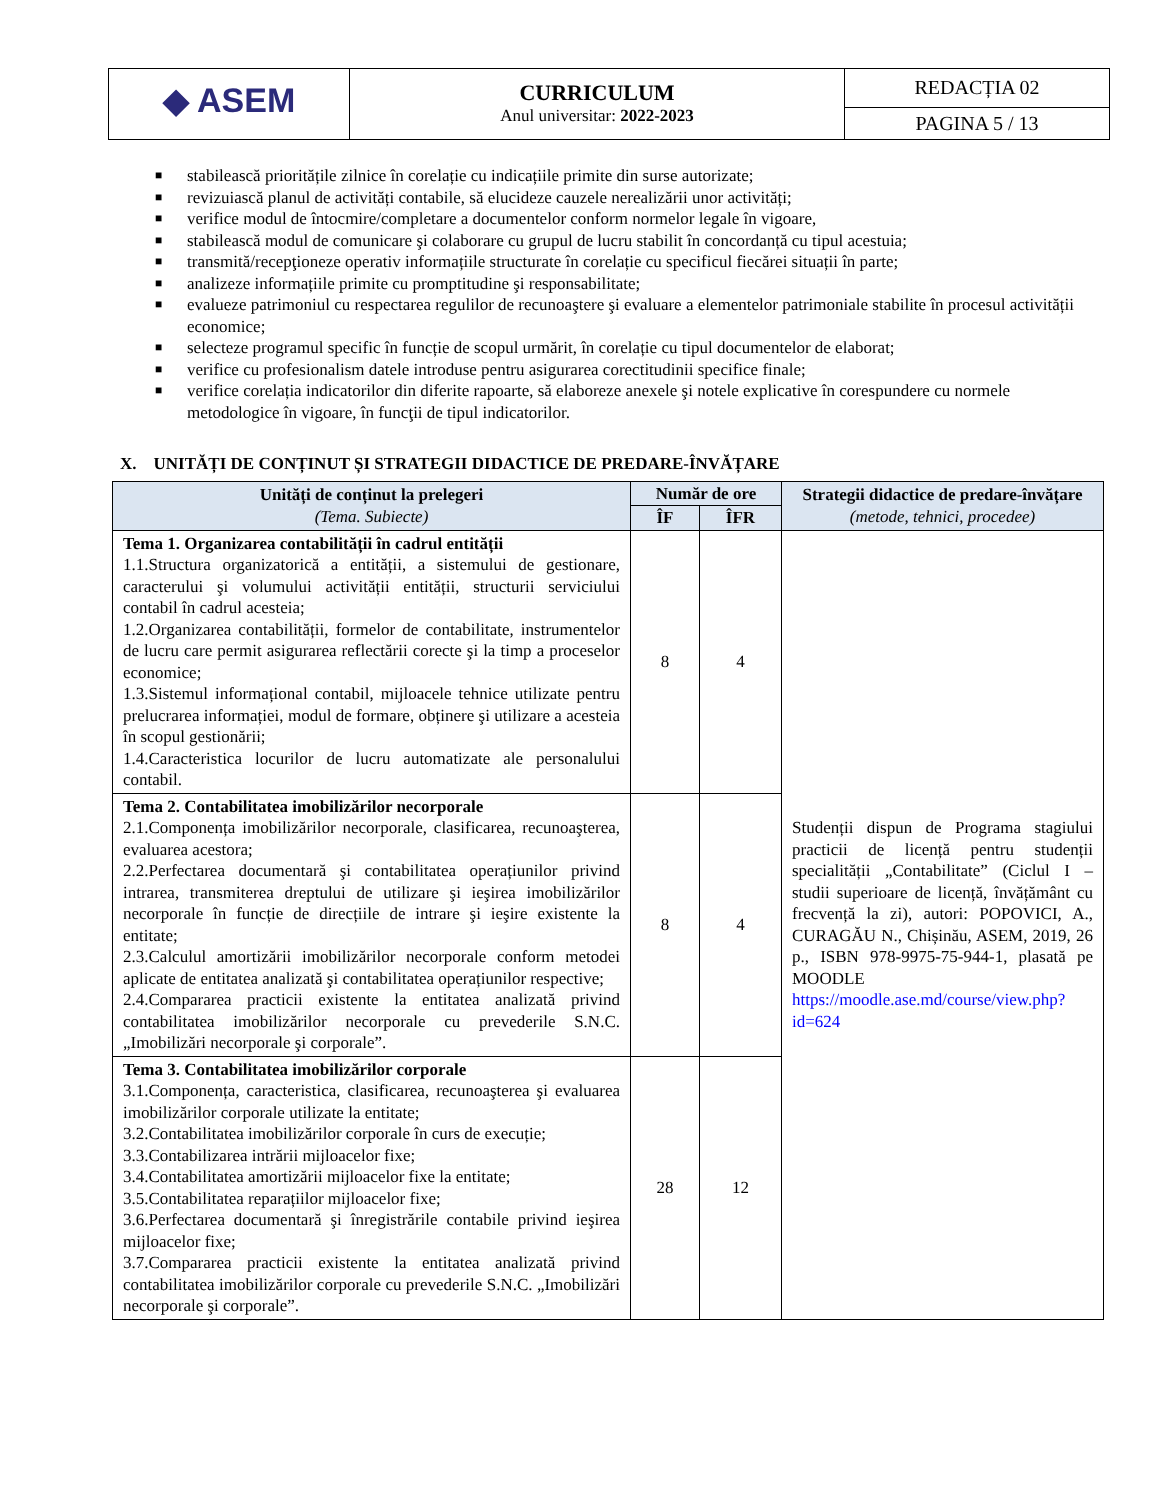| ◆ ASEM | CURRICULUM Anul universitar: 2022-2023 | REDACȚIA 02 |
| | | PAGINA 5 / 13 |
■ stabilească prioritățile zilnice în corelație cu indicațiile primite din surse autorizate;
■ revizuiască planul de activități contabile, să elucideze cauzele nerealizării unor activități;
■ verifice modul de întocmire/completare a documentelor conform normelor legale în vigoare,
■ stabilească modul de comunicare şi colaborare cu grupul de lucru stabilit în concordanță cu tipul acestuia;
■ transmită/recepţioneze operativ informațiile structurate în corelație cu specificul fiecărei situații în parte;
■ analizeze informațiile primite cu promptitudine şi responsabilitate;
■ evalueze patrimoniul cu respectarea regulilor de recunoaştere şi evaluare a elementelor patrimoniale stabilite în procesul activității economice;
■ selecteze programul specific în funcție de scopul urmărit, în corelație cu tipul documentelor de elaborat;
■ verifice cu profesionalism datele introduse pentru asigurarea corectitudinii specifice finale;
■ verifice corelația indicatorilor din diferite rapoarte, să elaboreze anexele şi notele explicative în corespundere cu normele metodologice în vigoare, în funcţii de tipul indicatorilor.
X. UNITĂȚI DE CONȚINUT ȘI STRATEGII DIDACTICE DE PREDARE-ÎNVĂȚARE
| Unități de conținut la prelegeri (Tema. Subiecte) | Număr de ore | | Strategii didactice de predare-învățare (metode, tehnici, procedee) |
| --- | --- | --- | --- |
| | ÎF | ÎFR | |
| Tema 1. Organizarea contabilității în cadrul entității 1.1.Structura organizatorică a entității, a sistemului de gestionare, caracterului şi volumului activității entității, structurii serviciului contabil în cadrul acesteia; 1.2.Organizarea contabilității, formelor de contabilitate, instrumentelor de lucru care permit asigurarea reflectării corecte şi la timp a proceselor economice; 1.3.Sistemul informațional contabil, mijloacele tehnice utilizate pentru prelucrarea informației, modul de formare, obținere şi utilizare a acesteia în scopul gestionării; 1.4.Caracteristica locurilor de lucru automatizate ale personalului contabil. | 8 | 4 | Studenții dispun de Programa stagiului practicii de licență pentru studenții specialității „Contabilitate” (Ciclul I – studii superioare de licență, învățământ cu frecvență la zi), autori: POPOVICI, A., CURAGĂU N., Chișinău, ASEM, 2019, 26 p., ISBN 978-9975-75-944-1, plasată pe MOODLE https://moodle.ase.md/course/view.php?id=624 |
| Tema 2. Contabilitatea imobilizărilor necorporale 2.1.Componența imobilizărilor necorporale, clasificarea, recunoaşterea, evaluarea acestora; 2.2.Perfectarea documentară şi contabilitatea operațiunilor privind intrarea, transmiterea dreptului de utilizare şi ieşirea imobilizărilor necorporale în funcție de direcțiile de intrare şi ieşire existente la entitate; 2.3.Calculul amortizării imobilizărilor necorporale conform metodei aplicate de entitatea analizată şi contabilitatea operațiunilor respective; 2.4.Compararea practicii existente la entitatea analizată privind contabilitatea imobilizărilor necorporale cu prevederile S.N.C. „Imobilizări necorporale şi corporale”. | 8 | 4 | |
| Tema 3. Contabilitatea imobilizărilor corporale 3.1.Componența, caracteristica, clasificarea, recunoaşterea şi evaluarea imobilizărilor corporale utilizate la entitate; 3.2.Contabilitatea imobilizărilor corporale în curs de execuție; 3.3.Contabilizarea intrării mijloacelor fixe; 3.4.Contabilitatea amortizării mijloacelor fixe la entitate; 3.5.Contabilitatea reparațiilor mijloacelor fixe; 3.6.Perfectarea documentară şi înregistrările contabile privind ieşirea mijloacelor fixe; 3.7.Compararea practicii existente la entitatea analizată privind contabilitatea imobilizărilor corporale cu prevederile S.N.C. „Imobilizări necorporale şi corporale”. | 28 | 12 | |